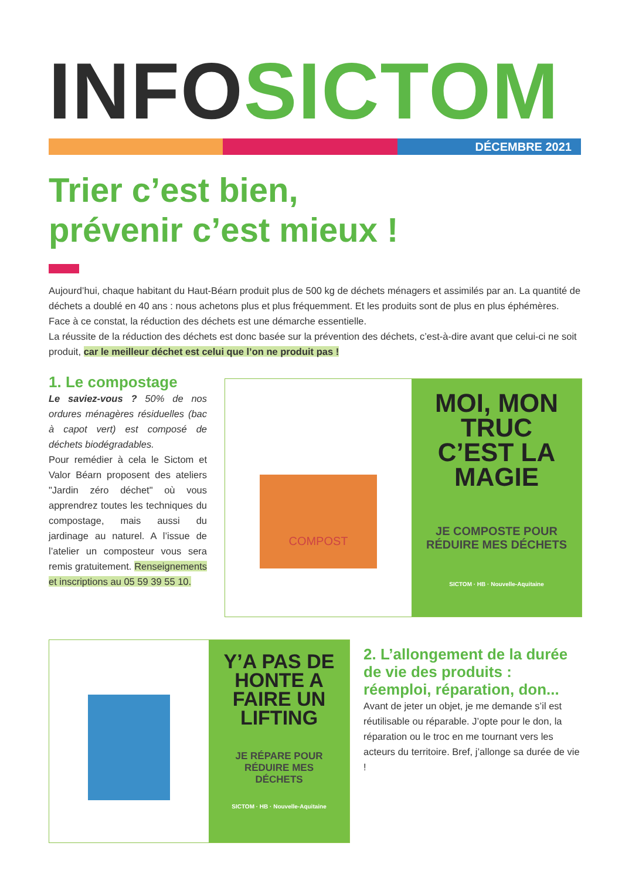INFO SICTOM
DÉCEMBRE 2021
Trier c’est bien,
prévenir c’est mieux !
Aujourd’hui, chaque habitant du Haut-Béarn produit plus de 500 kg de déchets ménagers et assimilés par an. La quantité de déchets a doublé en 40 ans : nous achetons plus et plus fréquemment. Et les produits sont de plus en plus éphémères. Face à ce constat, la réduction des déchets est une démarche essentielle.
La réussite de la réduction des déchets est donc basée sur la prévention des déchets, c’est-à-dire avant que celui-ci ne soit produit, car le meilleur déchet est celui que l’on ne produit pas !
1. Le compostage
Le saviez-vous ? 50% de nos ordures ménagères résiduelles (bac à capot vert) est composé de déchets biodégradables.
Pour remédier à cela le Sictom et Valor Béarn proposent des ateliers "Jardin zéro déchet" où vous apprendrez toutes les techniques du compostage, mais aussi du jardinage au naturel. A l’issue de l’atelier un composteur vous sera remis gratuitement. Renseignements et inscriptions au 05 59 39 55 10.
COMPOST
MOI, MON TRUC C’EST LA MAGIE
JE COMPOSTE POUR RÉDUIRE MES DÉCHETS
SICTOM · HB · Nouvelle-Aquitaine
Y’A PAS DE HONTE A FAIRE UN LIFTING
JE RÉPARE POUR RÉDUIRE MES DÉCHETS
SICTOM · HB · Nouvelle-Aquitaine
2. L’allongement de la durée de vie des produits : réemploi, réparation, don...
Avant de jeter un objet, je me demande s’il est réutilisable ou réparable. J’opte pour le don, la réparation ou le troc en me tournant vers les acteurs du territoire. Bref, j’allonge sa durée de vie !